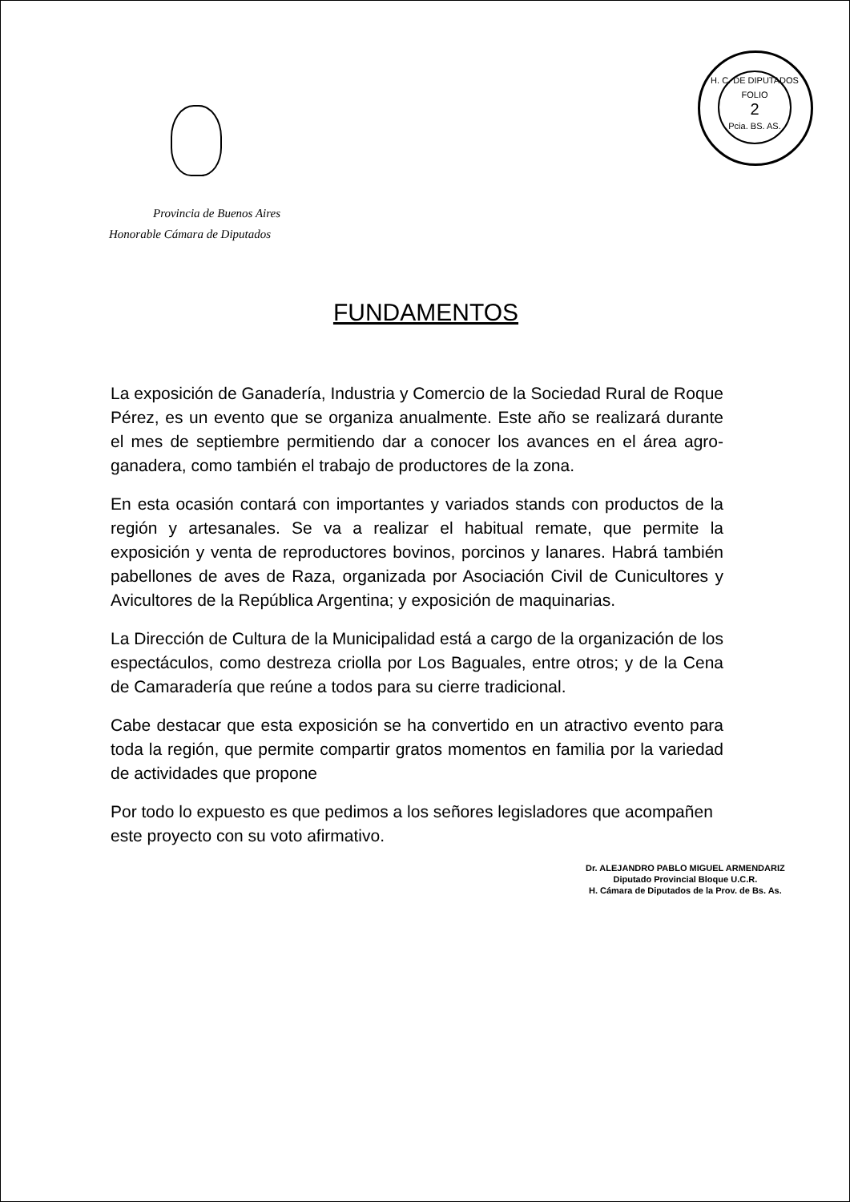H. C. DE DIPUTADOS
FOLIO
2
Pcia. BS. AS.
Provincia de Buenos Aires
Honorable Cámara de Diputados
FUNDAMENTOS
La exposición de Ganadería, Industria y Comercio de la Sociedad Rural de Roque Pérez, es un evento que se organiza anualmente. Este año se realizará durante el mes de septiembre permitiendo dar a conocer los avances en el área agro-ganadera, como también el trabajo de productores de la zona.
En esta ocasión contará con importantes y variados stands con productos de la región y artesanales. Se va a realizar el habitual remate, que permite la exposición y venta de reproductores bovinos, porcinos y lanares. Habrá también pabellones de aves de Raza, organizada por Asociación Civil de Cunicultores y Avicultores de la República Argentina; y exposición de maquinarias.
La Dirección de Cultura de la Municipalidad está a cargo de la organización de los espectáculos, como destreza criolla por Los Baguales, entre otros; y de la Cena de Camaradería que reúne a todos para su cierre tradicional.
Cabe destacar que esta exposición se ha convertido en un atractivo evento para toda la región, que permite compartir gratos momentos en familia por la variedad de actividades que propone
Por todo lo expuesto es que pedimos a los señores legisladores que acompañen este proyecto con su voto afirmativo.
Dr. ALEJANDRO PABLO MIGUEL ARMENDARIZ
Diputado Provincial Bloque U.C.R.
H. Cámara de Diputados de la Prov. de Bs. As.